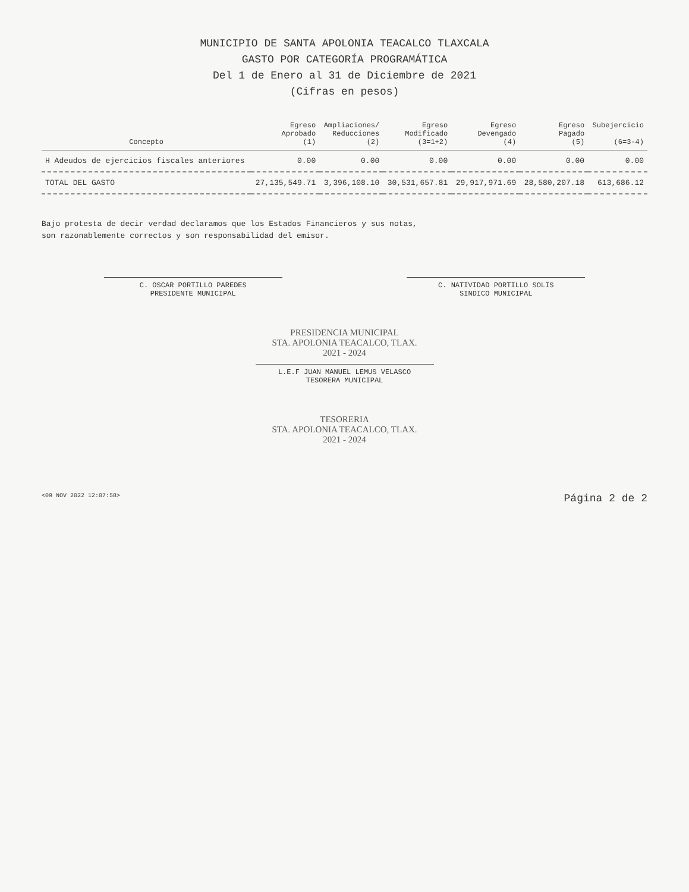MUNICIPIO DE SANTA APOLONIA TEACALCO TLAXCALA
GASTO POR CATEGORÍA PROGRAMÁTICA
Del 1 de Enero al 31 de Diciembre de 2021
(Cifras en pesos)
| Concepto | Egreso Aprobado (1) | Ampliaciones/ Reducciones (2) | Egreso Modificado (3=1+2) | Egreso Devengado (4) | Egreso Pagado (5) | Subejercicio (6=3-4) |
| --- | --- | --- | --- | --- | --- | --- |
| H Adeudos de ejercicios fiscales anteriores | 0.00 | 0.00 | 0.00 | 0.00 | 0.00 | 0.00 |
| TOTAL DEL GASTO | 27,135,549.71 | 3,396,108.10 | 30,531,657.81 | 29,917,971.69 | 28,580,207.18 | 613,686.12 |
Bajo protesta de decir verdad declaramos que los Estados Financieros y sus notas,
son razonablemente correctos y son responsabilidad del emisor.
C. OSCAR PORTILLO PAREDES
PRESIDENTE MUNICIPAL
C. NATIVIDAD PORTILLO SOLIS
SINDICO MUNICIPAL
PRESIDENCIA MUNICIPAL
STA. APOLONIA TEACALCO, TLAX.
2021 - 2024
L.E.F JUAN MANUEL LEMUS VELASCO
TESORERA MUNICIPAL
TESORERIA
STA. APOLONIA TEACALCO, TLAX.
2021 - 2024
<09 NOV 2022 12:07:58> Página 2 de 2